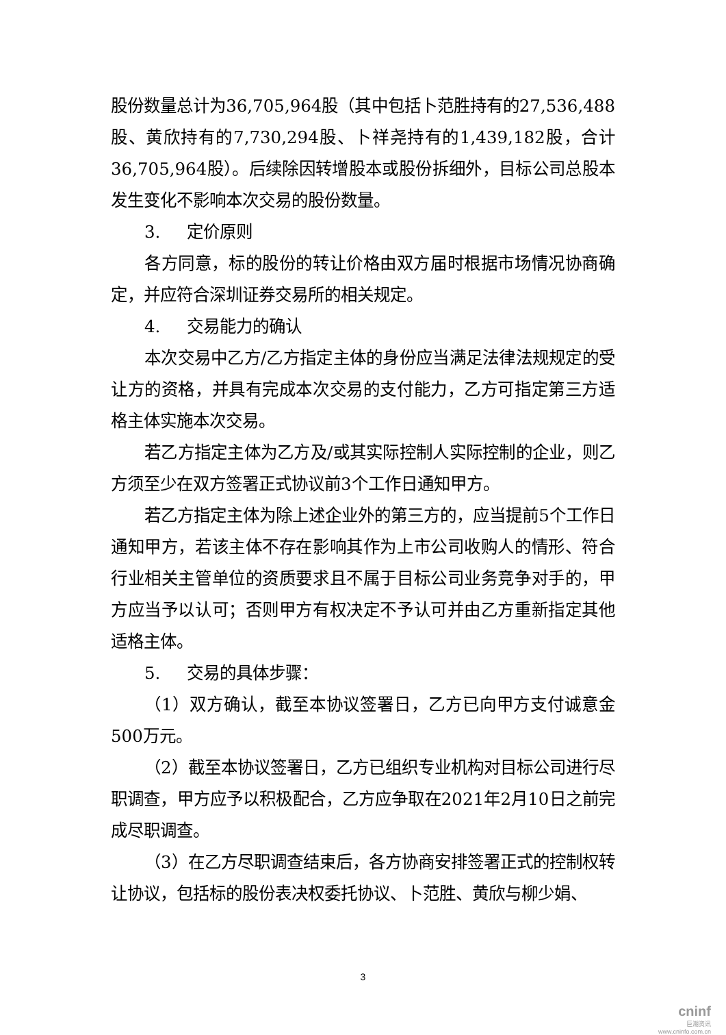股份数量总计为36,705,964股（其中包括卜范胜持有的27,536,488股、黄欣持有的7,730,294股、卜祥尧持有的1,439,182股，合计36,705,964股）。后续除因转增股本或股份拆细外，目标公司总股本发生变化不影响本次交易的股份数量。
3. 定价原则
各方同意，标的股份的转让价格由双方届时根据市场情况协商确定，并应符合深圳证券交易所的相关规定。
4. 交易能力的确认
本次交易中乙方/乙方指定主体的身份应当满足法律法规规定的受让方的资格，并具有完成本次交易的支付能力，乙方可指定第三方适格主体实施本次交易。
若乙方指定主体为乙方及/或其实际控制人实际控制的企业，则乙方须至少在双方签署正式协议前3个工作日通知甲方。
若乙方指定主体为除上述企业外的第三方的，应当提前5个工作日通知甲方，若该主体不存在影响其作为上市公司收购人的情形、符合行业相关主管单位的资质要求且不属于目标公司业务竞争对手的，甲方应当予以认可；否则甲方有权决定不予认可并由乙方重新指定其他适格主体。
5. 交易的具体步骤：
（1）双方确认，截至本协议签署日，乙方已向甲方支付诚意金500万元。
（2）截至本协议签署日，乙方已组织专业机构对目标公司进行尽职调查，甲方应予以积极配合，乙方应争取在2021年2月10日之前完成尽职调查。
（3）在乙方尽职调查结束后，各方协商安排签署正式的控制权转让协议，包括标的股份表决权委托协议、卜范胜、黄欣与柳少娟、
3
cninf
巨潮资讯
www.cninfo.com.cn